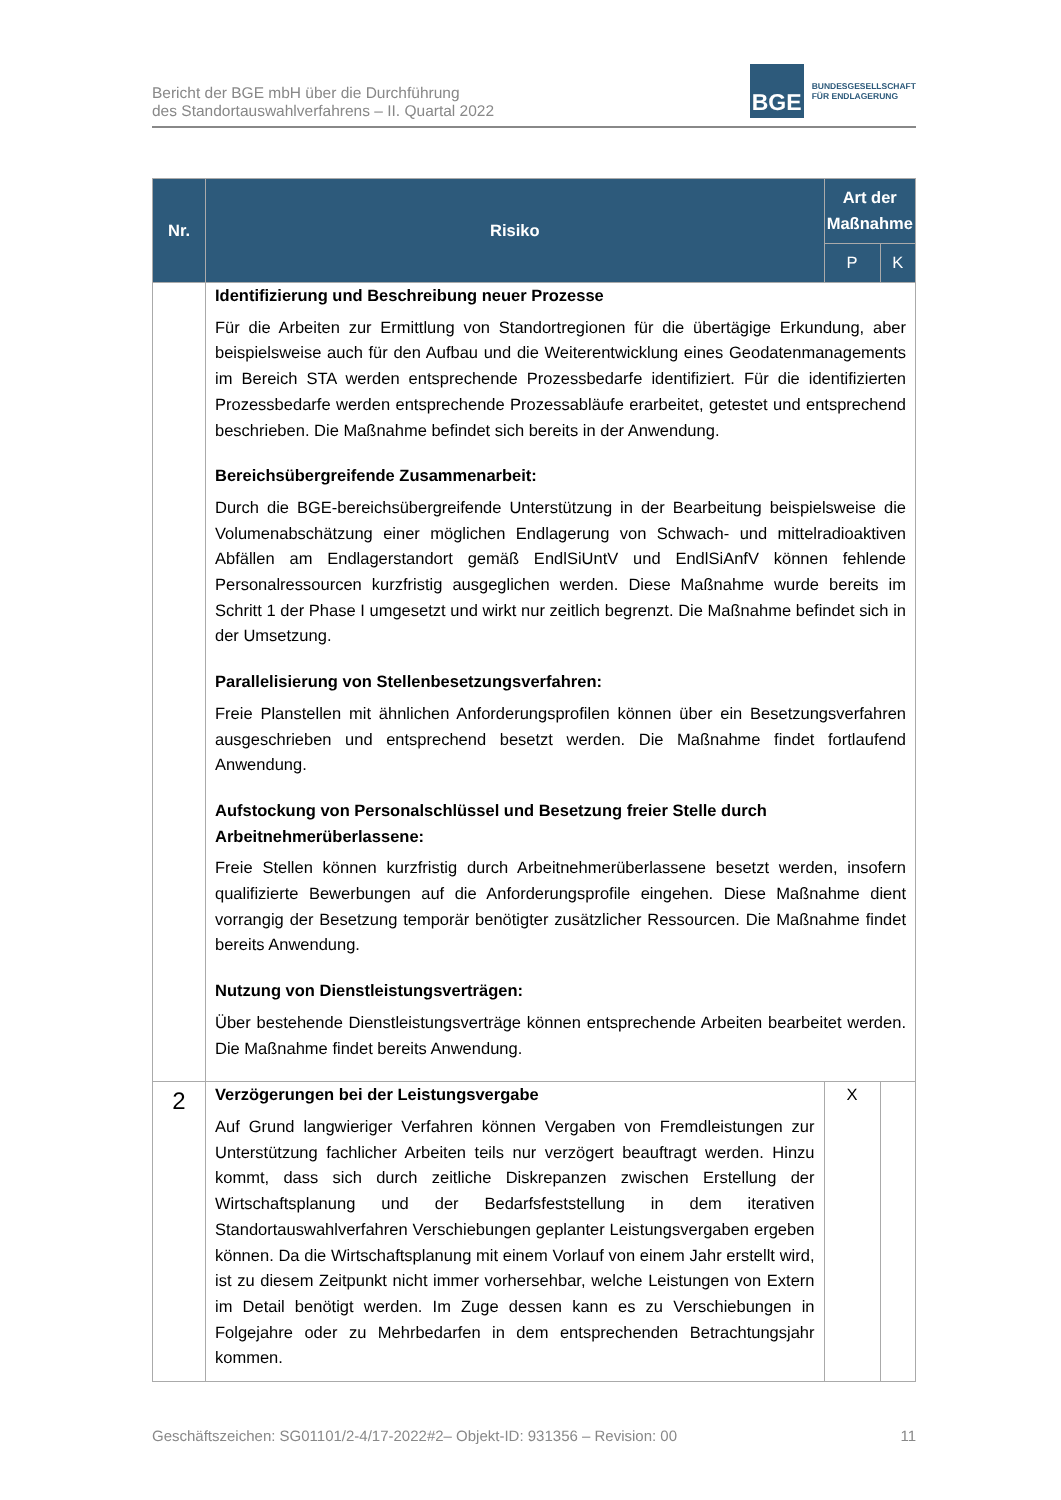Bericht der BGE mbH über die Durchführung
des Standortauswahlverfahrens – II. Quartal 2022
BGE
BUNDESGESELLSCHAFT
FÜR ENDLAGERUNG
| Nr. | Risiko | Art der Maßnahme | |
| --- | --- | --- | --- |
| | | P | K |
| | Identifizierung und Beschreibung neuer Prozesse Für die Arbeiten zur Ermittlung von Standortregionen für die übertägige Erkundung, aber beispielsweise auch für den Aufbau und die Weiterentwicklung eines Geodatenmanagements im Bereich STA werden entsprechende Prozessbedarfe identifiziert. Für die identifizierten Prozessbedarfe werden entsprechende Prozessabläufe erarbeitet, getestet und entsprechend beschrieben. Die Maßnahme befindet sich bereits in der Anwendung. Bereichsübergreifende Zusammenarbeit: Durch die BGE-bereichsübergreifende Unterstützung in der Bearbeitung beispielsweise die Volumenabschätzung einer möglichen Endlagerung von Schwach- und mittelradioaktiven Abfällen am Endlagerstandort gemäß EndlSiUntV und EndlSiAnfV können fehlende Personalressourcen kurzfristig ausgeglichen werden. Diese Maßnahme wurde bereits im Schritt 1 der Phase I umgesetzt und wirkt nur zeitlich begrenzt. Die Maßnahme befindet sich in der Umsetzung. Parallelisierung von Stellenbesetzungsverfahren: Freie Planstellen mit ähnlichen Anforderungsprofilen können über ein Besetzungsverfahren ausgeschrieben und entsprechend besetzt werden. Die Maßnahme findet fortlaufend Anwendung. Aufstockung von Personalschlüssel und Besetzung freier Stelle durch Arbeitnehmerüberlassene: Freie Stellen können kurzfristig durch Arbeitnehmerüberlassene besetzt werden, insofern qualifizierte Bewerbungen auf die Anforderungsprofile eingehen. Diese Maßnahme dient vorrangig der Besetzung temporär benötigter zusätzlicher Ressourcen. Die Maßnahme findet bereits Anwendung. Nutzung von Dienstleistungsverträgen: Über bestehende Dienstleistungsverträge können entsprechende Arbeiten bearbeitet werden. Die Maßnahme findet bereits Anwendung. | | |
| 2 | Verzögerungen bei der Leistungsvergabe Auf Grund langwieriger Verfahren können Vergaben von Fremdleistungen zur Unterstützung fachlicher Arbeiten teils nur verzögert beauftragt werden. Hinzu kommt, dass sich durch zeitliche Diskrepanzen zwischen Erstellung der Wirtschaftsplanung und der Bedarfsfeststellung in dem iterativen Standortauswahlverfahren Verschiebungen geplanter Leistungsvergaben ergeben können. Da die Wirtschaftsplanung mit einem Vorlauf von einem Jahr erstellt wird, ist zu diesem Zeitpunkt nicht immer vorhersehbar, welche Leistungen von Extern im Detail benötigt werden. Im Zuge dessen kann es zu Verschiebungen in Folgejahre oder zu Mehrbedarfen in dem entsprechenden Betrachtungsjahr kommen. | X | |
Geschäftszeichen: SG01101/2-4/17-2022#2– Objekt-ID: 931356 – Revision: 00 11